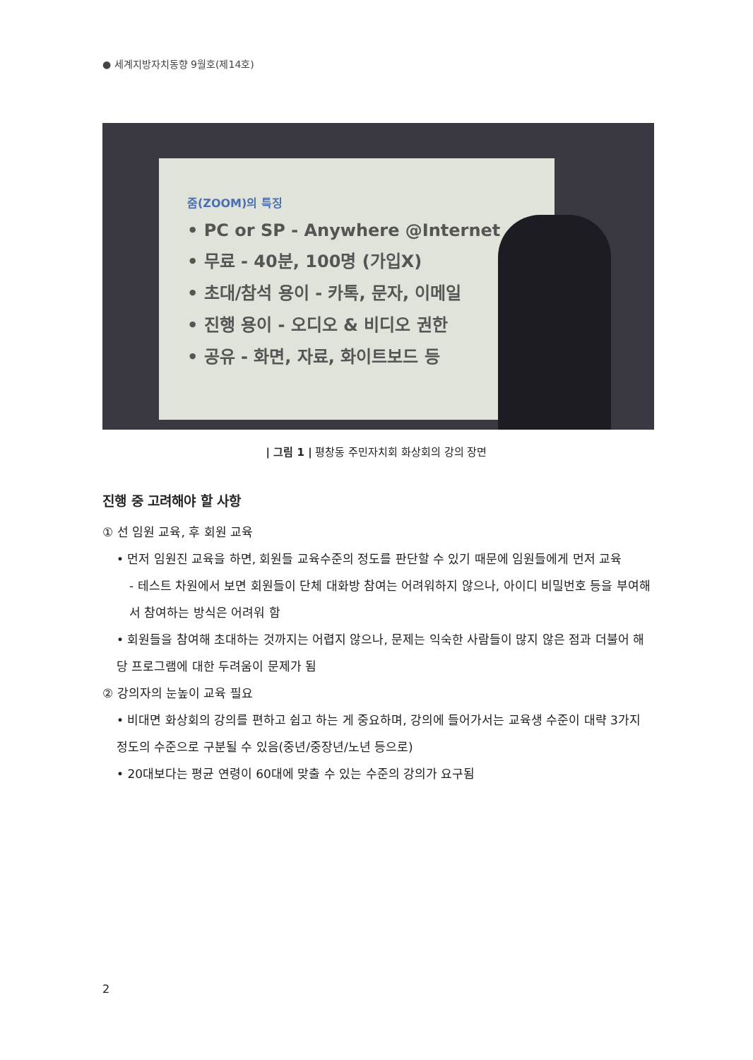● 세계지방자치동향 9월호(제14호)
줌(ZOOM)의 특징
• PC or SP - Anywhere @Internet
• 무료 - 40분, 100명 (가입X)
• 초대/참석 용이 - 카톡, 문자, 이메일
• 진행 용이 - 오디오 & 비디오 권한
• 공유 - 화면, 자료, 화이트보드 등
| 그림 1 | 평창동 주민자치회 화상회의 강의 장면
진행 중 고려해야 할 사항
① 선 임원 교육, 후 회원 교육
• 먼저 임원진 교육을 하면, 회원들 교육수준의 정도를 판단할 수 있기 때문에 임원들에게 먼저 교육
- 테스트 차원에서 보면 회원들이 단체 대화방 참여는 어려워하지 않으나, 아이디 비밀번호 등을 부여해서 참여하는 방식은 어려워 함
• 회원들을 참여해 초대하는 것까지는 어렵지 않으나, 문제는 익숙한 사람들이 많지 않은 점과 더불어 해당 프로그램에 대한 두려움이 문제가 됨
② 강의자의 눈높이 교육 필요
• 비대면 화상회의 강의를 편하고 쉽고 하는 게 중요하며, 강의에 들어가서는 교육생 수준이 대략 3가지 정도의 수준으로 구분될 수 있음(중년/중장년/노년 등으로)
• 20대보다는 평균 연령이 60대에 맞출 수 있는 수준의 강의가 요구됨
2